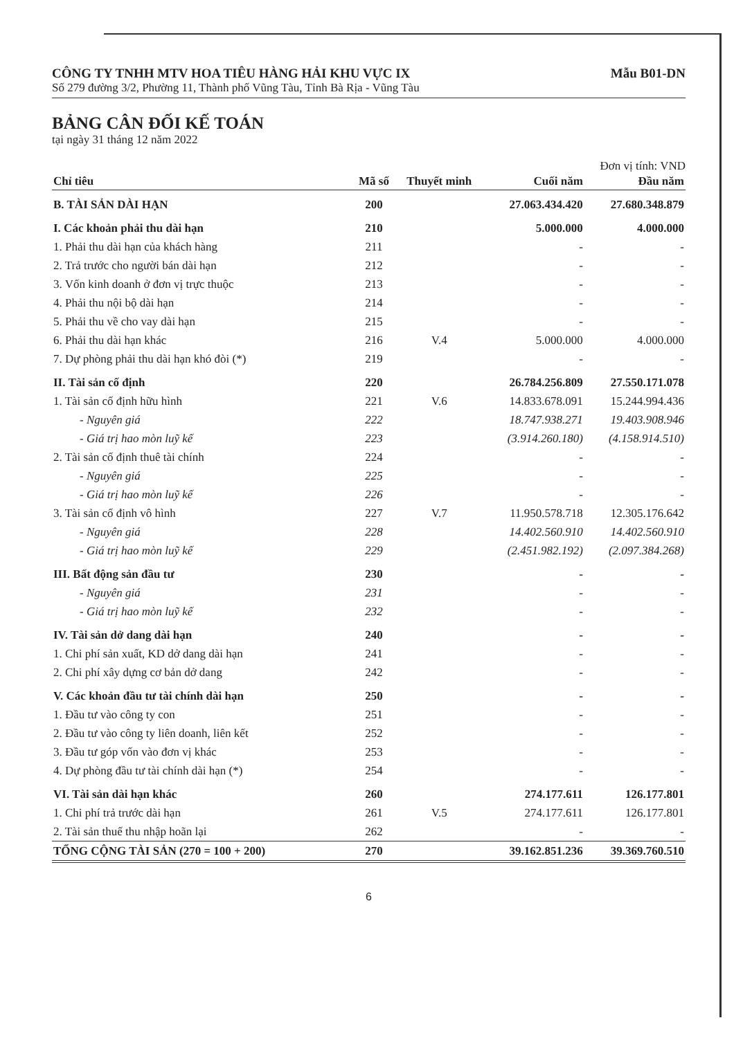CÔNG TY TNHH MTV HOA TIÊU HÀNG HẢI KHU VỰC IX
Số 279 đường 3/2, Phường 11, Thành phố Vũng Tàu, Tỉnh Bà Rịa - Vũng Tàu
Mẫu B01-DN
BẢNG CÂN ĐỐI KẾ TOÁN
tại ngày 31 tháng 12 năm 2022
Đơn vị tính: VND
| Chỉ tiêu | Mã số | Thuyết minh | Cuối năm | Đầu năm |
| --- | --- | --- | --- | --- |
| B. TÀI SẢN DÀI HẠN | 200 | | 27.063.434.420 | 27.680.348.879 |
| I. Các khoản phải thu dài hạn | 210 | | 5.000.000 | 4.000.000 |
| 1. Phải thu dài hạn của khách hàng | 211 | | - | - |
| 2. Trả trước cho người bán dài hạn | 212 | | - | - |
| 3. Vốn kinh doanh ở đơn vị trực thuộc | 213 | | - | - |
| 4. Phải thu nội bộ dài hạn | 214 | | - | - |
| 5. Phải thu về cho vay dài hạn | 215 | | - | - |
| 6. Phải thu dài hạn khác | 216 | V.4 | 5.000.000 | 4.000.000 |
| 7. Dự phòng phải thu dài hạn khó đòi (*) | 219 | | - | - |
| II. Tài sản cố định | 220 | | 26.784.256.809 | 27.550.171.078 |
| 1. Tài sản cố định hữu hình | 221 | V.6 | 14.833.678.091 | 15.244.994.436 |
| - Nguyên giá | 222 | | 18.747.938.271 | 19.403.908.946 |
| - Giá trị hao mòn luỹ kế | 223 | | (3.914.260.180) | (4.158.914.510) |
| 2. Tài sản cố định thuê tài chính | 224 | | - | - |
| - Nguyên giá | 225 | | - | - |
| - Giá trị hao mòn luỹ kế | 226 | | - | - |
| 3. Tài sản cố định vô hình | 227 | V.7 | 11.950.578.718 | 12.305.176.642 |
| - Nguyên giá | 228 | | 14.402.560.910 | 14.402.560.910 |
| - Giá trị hao mòn luỹ kế | 229 | | (2.451.982.192) | (2.097.384.268) |
| III. Bất động sản đầu tư | 230 | | - | - |
| - Nguyên giá | 231 | | - | - |
| - Giá trị hao mòn luỹ kế | 232 | | - | - |
| IV. Tài sản dở dang dài hạn | 240 | | - | - |
| 1. Chi phí sản xuất, KD dở dang dài hạn | 241 | | - | - |
| 2. Chi phí xây dựng cơ bản dở dang | 242 | | - | - |
| V. Các khoản đầu tư tài chính dài hạn | 250 | | - | - |
| 1. Đầu tư vào công ty con | 251 | | - | - |
| 2. Đầu tư vào công ty liên doanh, liên kết | 252 | | - | - |
| 3. Đầu tư góp vốn vào đơn vị khác | 253 | | - | - |
| 4. Dự phòng đầu tư tài chính dài hạn (*) | 254 | | - | - |
| VI. Tài sản dài hạn khác | 260 | | 274.177.611 | 126.177.801 |
| 1. Chi phí trả trước dài hạn | 261 | V.5 | 274.177.611 | 126.177.801 |
| 2. Tài sản thuế thu nhập hoãn lại | 262 | | - | - |
| TỔNG CỘNG TÀI SẢN (270 = 100 + 200) | 270 | | 39.162.851.236 | 39.369.760.510 |
6